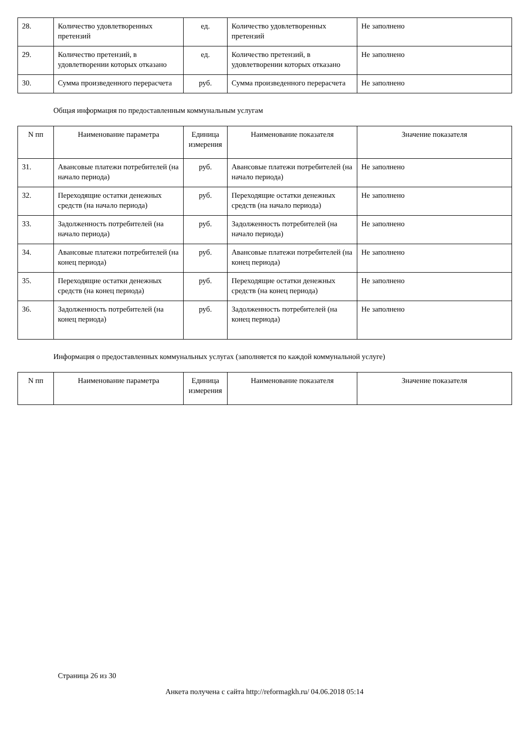| 28. | Количество удовлетворенных претензий | ед. | Количество удовлетворенных претензий | Не заполнено |
| 29. | Количество претензий, в удовлетворении которых отказано | ед. | Количество претензий, в удовлетворении которых отказано | Не заполнено |
| 30. | Сумма произведенного перерасчета | руб. | Сумма произведенного перерасчета | Не заполнено |
Общая информация по предоставленным коммунальным услугам
| N пп | Наименование параметра | Единица измерения | Наименование показателя | Значение показателя |
| --- | --- | --- | --- | --- |
| 31. | Авансовые платежи потребителей (на начало периода) | руб. | Авансовые платежи потребителей (на начало периода) | Не заполнено |
| 32. | Переходящие остатки денежных средств (на начало периода) | руб. | Переходящие остатки денежных средств (на начало периода) | Не заполнено |
| 33. | Задолженность потребителей (на начало периода) | руб. | Задолженность потребителей (на начало периода) | Не заполнено |
| 34. | Авансовые платежи потребителей (на конец периода) | руб. | Авансовые платежи потребителей (на конец периода) | Не заполнено |
| 35. | Переходящие остатки денежных средств (на конец периода) | руб. | Переходящие остатки денежных средств (на конец периода) | Не заполнено |
| 36. | Задолженность потребителей (на конец периода) | руб. | Задолженность потребителей (на конец периода) | Не заполнено |
Информация о предоставленных коммунальных услугах (заполняется по каждой коммунальной услуге)
| N пп | Наименование параметра | Единица измерения | Наименование показателя | Значение показателя |
| --- | --- | --- | --- | --- |
Страница 26 из 30
Анкета получена с сайта http://reformagkh.ru/ 04.06.2018 05:14